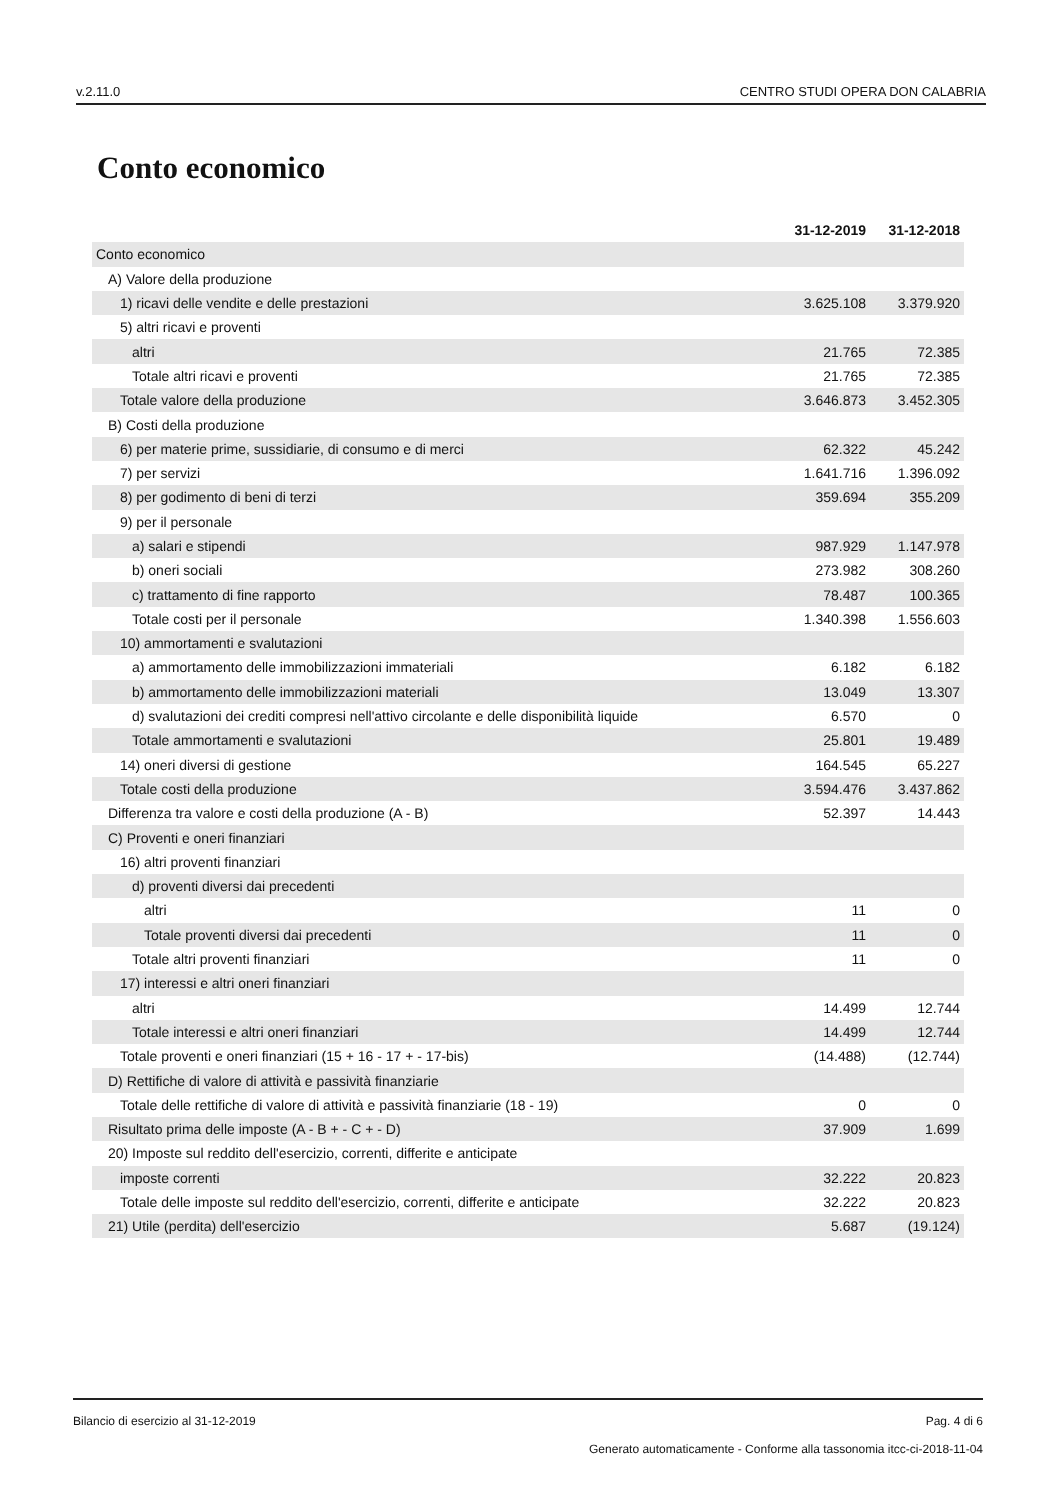v.2.11.0 CENTRO STUDI OPERA DON CALABRIA
Conto economico
| | 31-12-2019 | 31-12-2018 |
| --- | --- | --- |
| Conto economico | | |
| A) Valore della produzione | | |
| 1) ricavi delle vendite e delle prestazioni | 3.625.108 | 3.379.920 |
| 5) altri ricavi e proventi | | |
| altri | 21.765 | 72.385 |
| Totale altri ricavi e proventi | 21.765 | 72.385 |
| Totale valore della produzione | 3.646.873 | 3.452.305 |
| B) Costi della produzione | | |
| 6) per materie prime, sussidiarie, di consumo e di merci | 62.322 | 45.242 |
| 7) per servizi | 1.641.716 | 1.396.092 |
| 8) per godimento di beni di terzi | 359.694 | 355.209 |
| 9) per il personale | | |
| a) salari e stipendi | 987.929 | 1.147.978 |
| b) oneri sociali | 273.982 | 308.260 |
| c) trattamento di fine rapporto | 78.487 | 100.365 |
| Totale costi per il personale | 1.340.398 | 1.556.603 |
| 10) ammortamenti e svalutazioni | | |
| a) ammortamento delle immobilizzazioni immateriali | 6.182 | 6.182 |
| b) ammortamento delle immobilizzazioni materiali | 13.049 | 13.307 |
| d) svalutazioni dei crediti compresi nell'attivo circolante e delle disponibilità liquide | 6.570 | 0 |
| Totale ammortamenti e svalutazioni | 25.801 | 19.489 |
| 14) oneri diversi di gestione | 164.545 | 65.227 |
| Totale costi della produzione | 3.594.476 | 3.437.862 |
| Differenza tra valore e costi della produzione (A - B) | 52.397 | 14.443 |
| C) Proventi e oneri finanziari | | |
| 16) altri proventi finanziari | | |
| d) proventi diversi dai precedenti | | |
| altri | 11 | 0 |
| Totale proventi diversi dai precedenti | 11 | 0 |
| Totale altri proventi finanziari | 11 | 0 |
| 17) interessi e altri oneri finanziari | | |
| altri | 14.499 | 12.744 |
| Totale interessi e altri oneri finanziari | 14.499 | 12.744 |
| Totale proventi e oneri finanziari (15 + 16 - 17 + - 17-bis) | (14.488) | (12.744) |
| D) Rettifiche di valore di attività e passività finanziarie | | |
| Totale delle rettifiche di valore di attività e passività finanziarie (18 - 19) | 0 | 0 |
| Risultato prima delle imposte (A - B + - C + - D) | 37.909 | 1.699 |
| 20) Imposte sul reddito dell'esercizio, correnti, differite e anticipate | | |
| imposte correnti | 32.222 | 20.823 |
| Totale delle imposte sul reddito dell'esercizio, correnti, differite e anticipate | 32.222 | 20.823 |
| 21) Utile (perdita) dell'esercizio | 5.687 | (19.124) |
Bilancio di esercizio al 31-12-2019 Pag. 4 di 6
Generato automaticamente - Conforme alla tassonomia itcc-ci-2018-11-04